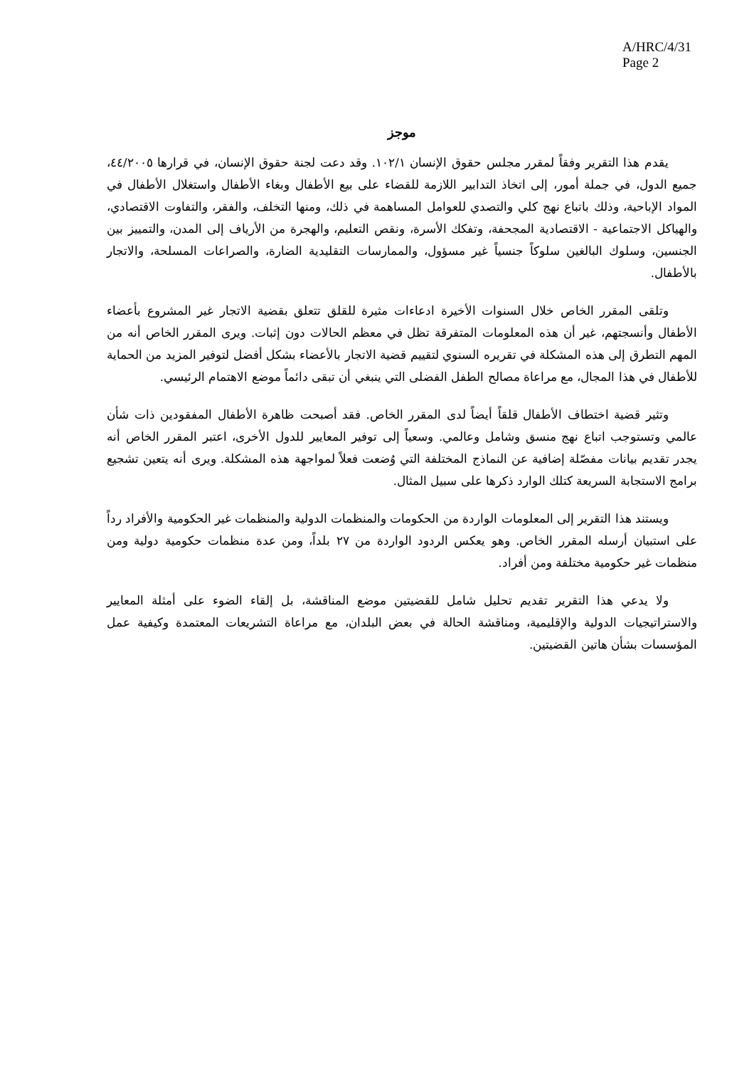A/HRC/4/31
Page 2
موجز
يقدم هذا التقرير وفقاً لمقرر مجلس حقوق الإنسان ١٠٢/١. وقد دعت لجنة حقوق الإنسان، في قرارها ٤٤/٢٠٠٥، جميع الدول، في جملة أمور، إلى اتخاذ التدابير اللازمة للقضاء على بيع الأطفال وبغاء الأطفال واستغلال الأطفال في المواد الإباحية، وذلك باتباع نهج كلي والتصدي للعوامل المساهمة في ذلك، ومنها التخلف، والفقر، والتفاوت الاقتصادي، والهياكل الاجتماعية - الاقتصادية المجحفة، وتفكك الأسرة، ونقص التعليم، والهجرة من الأرياف إلى المدن، والتمييز بين الجنسين، وسلوك البالغين سلوكاً جنسياً غير مسؤول، والممارسات التقليدية الضارة، والصراعات المسلحة، والاتجار بالأطفال.
وتلقى المقرر الخاص خلال السنوات الأخيرة ادعاءات مثيرة للقلق تتعلق بقضية الاتجار غير المشروع بأعضاء الأطفال وأنسجتهم، غير أن هذه المعلومات المتفرقة تظل في معظم الحالات دون إثبات. ويرى المقرر الخاص أنه من المهم التطرق إلى هذه المشكلة في تقريره السنوي لتقييم قضية الاتجار بالأعضاء بشكل أفضل لتوفير المزيد من الحماية للأطفال في هذا المجال، مع مراعاة مصالح الطفل الفضلى التي ينبغي أن تبقى دائماً موضع الاهتمام الرئيسي.
وتثير قضية اختطاف الأطفال قلقاً أيضاً لدى المقرر الخاص. فقد أصبحت ظاهرة الأطفال المفقودين ذات شأن عالمي وتستوجب اتباع نهج منسق وشامل وعالمي. وسعياً إلى توفير المعايير للدول الأخرى، اعتبر المقرر الخاص أنه يجدر تقديم بيانات مفصّلة إضافية عن النماذج المختلفة التي وُضعت فعلاً لمواجهة هذه المشكلة. ويرى أنه يتعين تشجيع برامج الاستجابة السريعة كتلك الوارد ذكرها على سبيل المثال.
ويستند هذا التقرير إلى المعلومات الواردة من الحكومات والمنظمات الدولية والمنظمات غير الحكومية والأفراد رداً على استبيان أرسله المقرر الخاص. وهو يعكس الردود الواردة من ٢٧ بلداً، ومن عدة منظمات حكومية دولية ومن منظمات غير حكومية مختلفة ومن أفراد.
ولا يدعي هذا التقرير تقديم تحليل شامل للقضيتين موضع المناقشة، بل إلقاء الضوء على أمثلة المعايير والاستراتيجيات الدولية والإقليمية، ومناقشة الحالة في بعض البلدان، مع مراعاة التشريعات المعتمدة وكيفية عمل المؤسسات بشأن هاتين القضيتين.